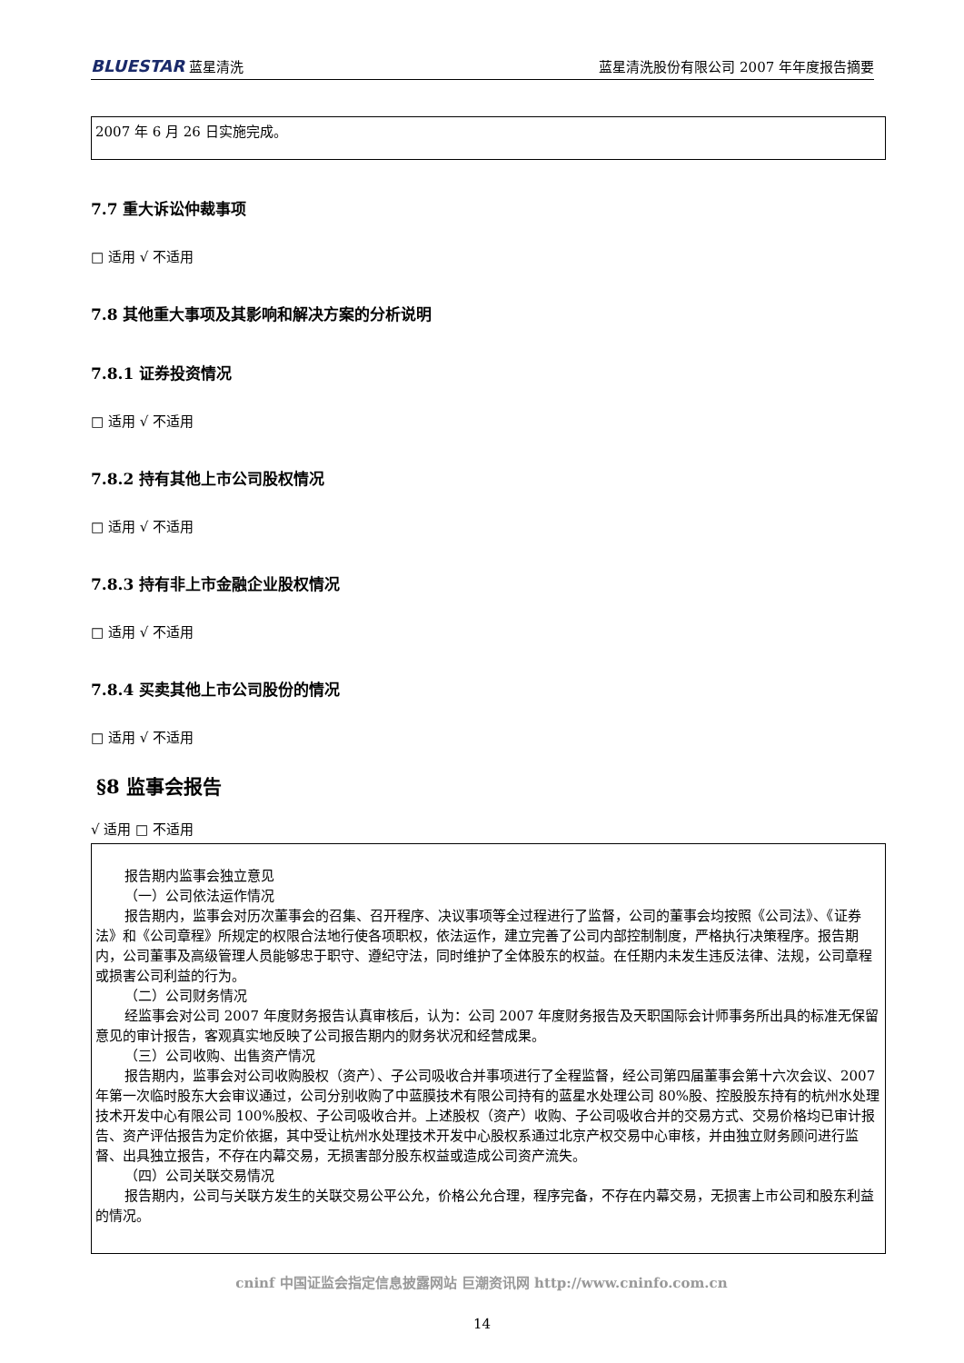BLUESTAR 蓝星清洗 蓝星清洗股份有限公司 2007 年年度报告摘要
2007 年 6 月 26 日实施完成。
7.7 重大诉讼仲裁事项
□ 适用 √ 不适用
7.8 其他重大事项及其影响和解决方案的分析说明
7.8.1 证券投资情况
□ 适用 √ 不适用
7.8.2 持有其他上市公司股权情况
□ 适用 √ 不适用
7.8.3 持有非上市金融企业股权情况
□ 适用 √ 不适用
7.8.4 买卖其他上市公司股份的情况
□ 适用 √ 不适用
§8 监事会报告
√ 适用 □ 不适用
报告期内监事会独立意见
（一）公司依法运作情况
报告期内，监事会对历次董事会的召集、召开程序、决议事项等全过程进行了监督，公司的董事会均按照《公司法》、《证券法》和《公司章程》所规定的权限合法地行使各项职权，依法运作，建立完善了公司内部控制制度，严格执行决策程序。报告期内，公司董事及高级管理人员能够忠于职守、遵纪守法，同时维护了全体股东的权益。在任期内未发生违反法律、法规，公司章程或损害公司利益的行为。
（二）公司财务情况
经监事会对公司 2007 年度财务报告认真审核后，认为：公司 2007 年度财务报告及天职国际会计师事务所出具的标准无保留意见的审计报告，客观真实地反映了公司报告期内的财务状况和经营成果。
（三）公司收购、出售资产情况
报告期内，监事会对公司收购股权（资产）、子公司吸收合并事项进行了全程监督，经公司第四届董事会第十六次会议、2007 年第一次临时股东大会审议通过，公司分别收购了中蓝膜技术有限公司持有的蓝星水处理公司 80%股、控股股东持有的杭州水处理技术开发中心有限公司 100%股权、子公司吸收合并。上述股权（资产）收购、子公司吸收合并的交易方式、交易价格均已审计报告、资产评估报告为定价依据，其中受让杭州水处理技术开发中心股权系通过北京产权交易中心审核，并由独立财务顾问进行监督、出具独立报告，不存在内幕交易，无损害部分股东权益或造成公司资产流失。
（四）公司关联交易情况
报告期内，公司与关联方发生的关联交易公平公允，价格公允合理，程序完备，不存在内幕交易，无损害上市公司和股东利益的情况。
cninf 中国证监会指定信息披露网站 巨潮资讯网 http://www.cninfo.com.cn
14